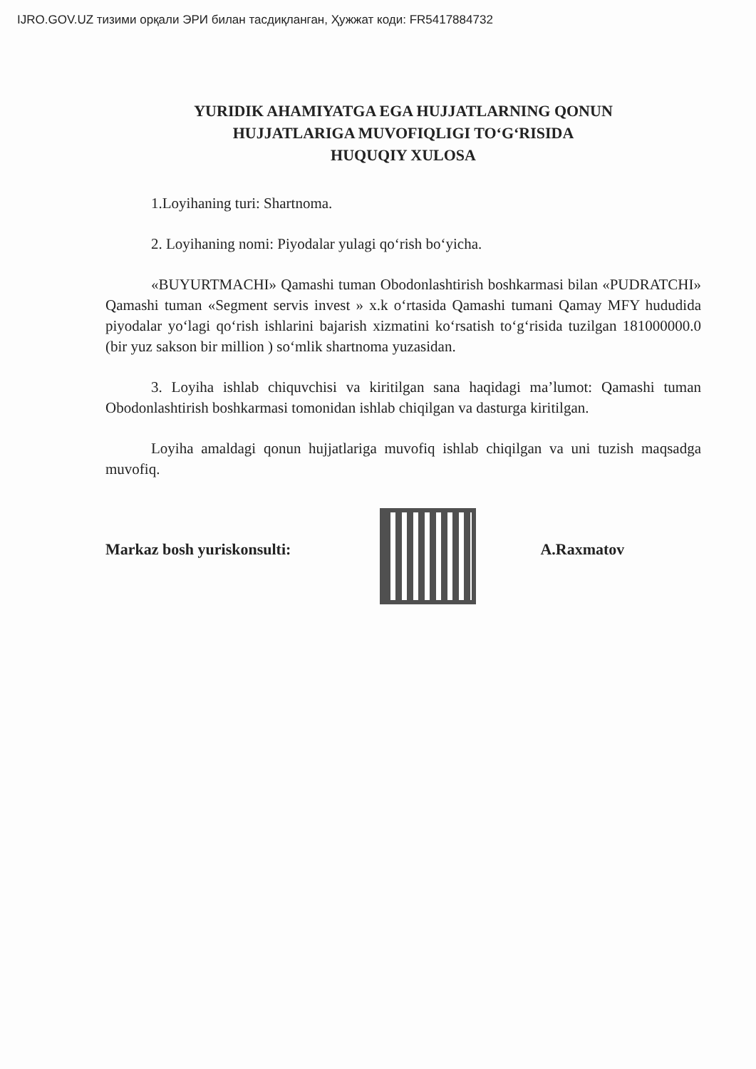IJRO.GOV.UZ тизими орқали ЭРИ билан тасдиқланган, Ҳужжат коди: FR5417884732
YURIDIK AHAMIYATGA EGA HUJJATLARNING QONUN
HUJJATLARIGA MUVOFIQLIGI TO‘G‘RISIDA
HUQUQIY XULOSA
1.Loyihaning turi: Shartnoma.
2. Loyihaning nomi: Piyodalar yulagi qo‘rish bo‘yicha.
«BUYURTMACHI» Qamashi tuman Obodonlashtirish boshkarmasi bilan «PUDRATCHI» Qamashi tuman «Segment servis invest » x.k o‘rtasida Qamashi tumani Qamay MFY hududida piyodalar yo‘lagi qo‘rish ishlarini bajarish xizmatini ko‘rsatish to‘g‘risida tuzilgan 181000000.0 (bir yuz sakson bir million ) so‘mlik shartnoma yuzasidan.
3. Loyiha ishlab chiquvchisi va kiritilgan sana haqidagi ma’lumot: Qamashi tuman Obodonlashtirish boshkarmasi tomonidan ishlab chiqilgan va dasturga kiritilgan.
Loyiha amaldagi qonun hujjatlariga muvofiq ishlab chiqilgan va uni tuzish maqsadga muvofiq.
Markaz bosh yuriskonsulti: A.Raxmatov